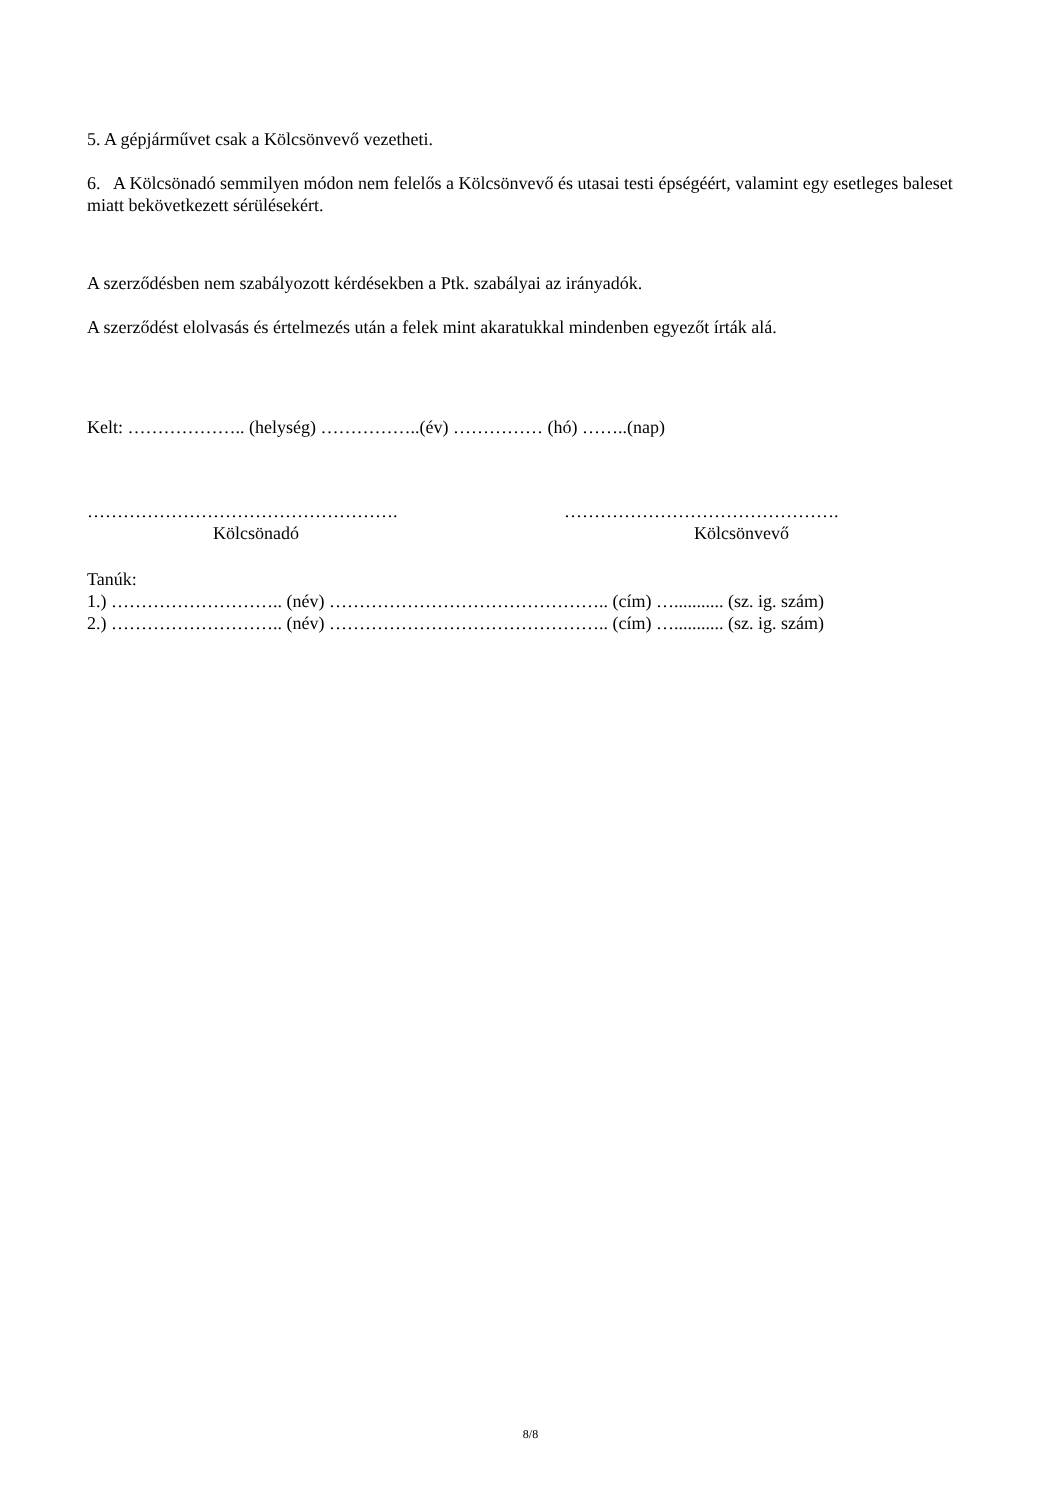5. A gépjárművet csak a Kölcsönvevő vezetheti.
6. A Kölcsönadó semmilyen módon nem felelős a Kölcsönvevő és utasai testi épségéért, valamint egy esetleges baleset miatt bekövetkezett sérülésekért.
A szerződésben nem szabályozott kérdésekben a Ptk. szabályai az irányadók.
A szerződést elolvasás és értelmezés után a felek mint akaratukkal mindenben egyezőt írták alá.
Kelt: ……………….. (helység) ……………..(év) …………… (hó) ……..(nap)
…………………………………………….
Kölcsönadó
……………………………………….
Kölcsönvevő
Tanúk:
1.) ……………………….. (név) ……………………………………….. (cím) …........... (sz. ig. szám)
2.) ……………………….. (név) ……………………………………….. (cím) …........... (sz. ig. szám)
8/8